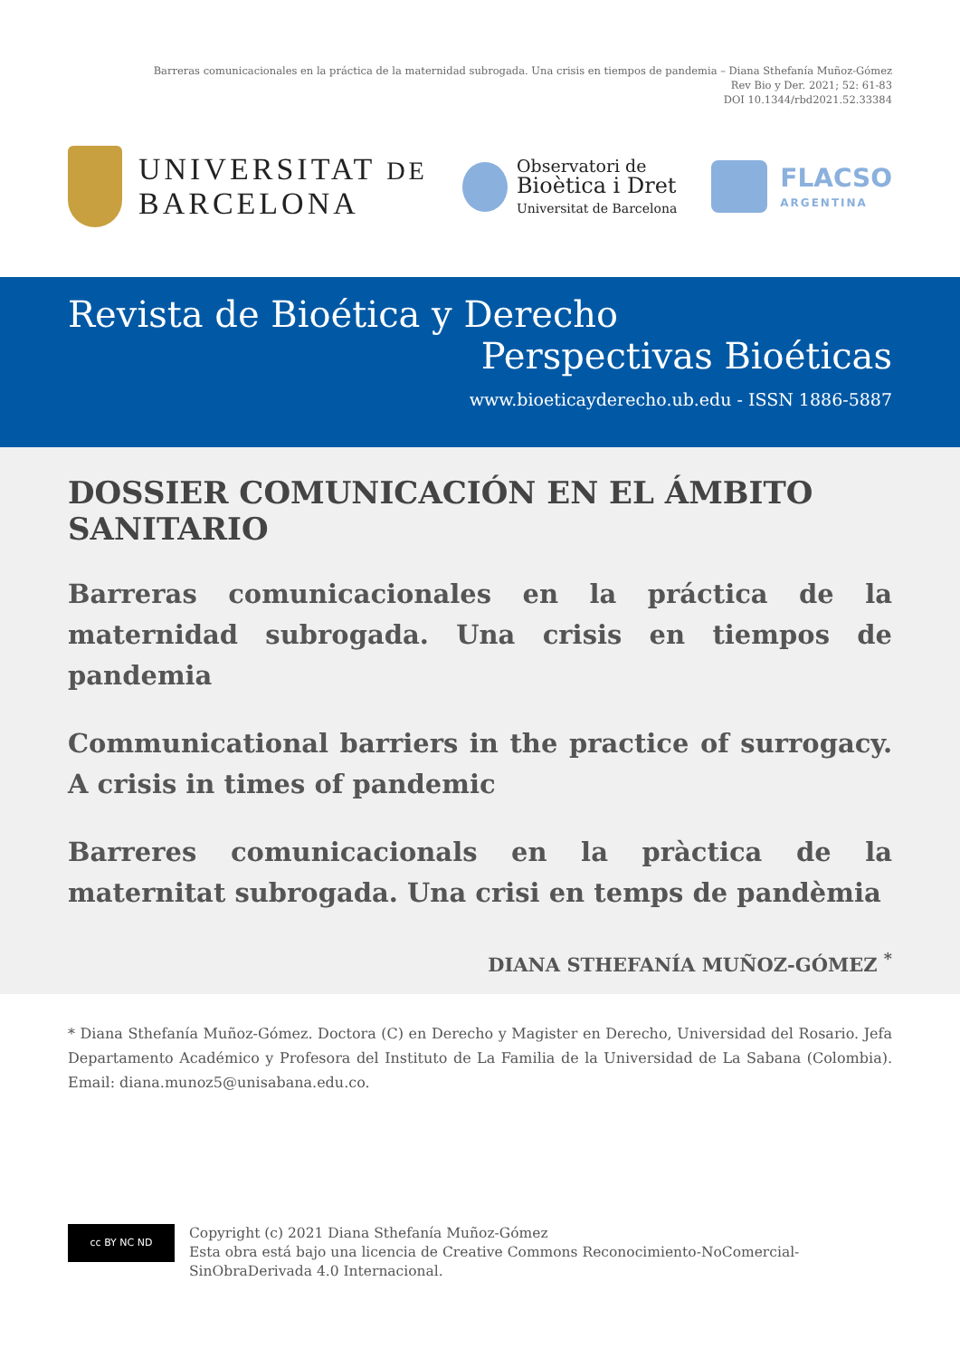Barreras comunicacionales en la práctica de la maternidad subrogada. Una crisis en tiempos de pandemia – Diana Sthefanía Muñoz-Gómez
Rev Bio y Der. 2021; 52: 61-83
DOI 10.1344/rbd2021.52.33384
UNIVERSITAT DE
BARCELONA
Observatori de
Bioètica i Dret
Universitat de Barcelona
FLACSO
ARGENTINA
Revista de Bioética y Derecho
Perspectivas Bioéticas
www.bioeticayderecho.ub.edu - ISSN 1886-5887
DOSSIER COMUNICACIÓN EN EL ÁMBITO SANITARIO
Barreras comunicacionales en la práctica de la maternidad subrogada. Una crisis en tiempos de pandemia
Communicational barriers in the practice of surrogacy. A crisis in times of pandemic
Barreres comunicacionals en la pràctica de la maternitat subrogada. Una crisi en temps de pandèmia
DIANA STHEFANÍA MUÑOZ-GÓMEZ <sup>*</sup>
* Diana Sthefanía Muñoz-Gómez. Doctora (C) en Derecho y Magister en Derecho, Universidad del Rosario. Jefa Departamento Académico y Profesora del Instituto de La Familia de la Universidad de La Sabana (Colombia). Email: diana.munoz5@unisabana.edu.co.
cc BY NC ND
Copyright (c) 2021 Diana Sthefanía Muñoz-Gómez
Esta obra está bajo una licencia de Creative Commons Reconocimiento-NoComercial-SinObraDerivada 4.0 Internacional.